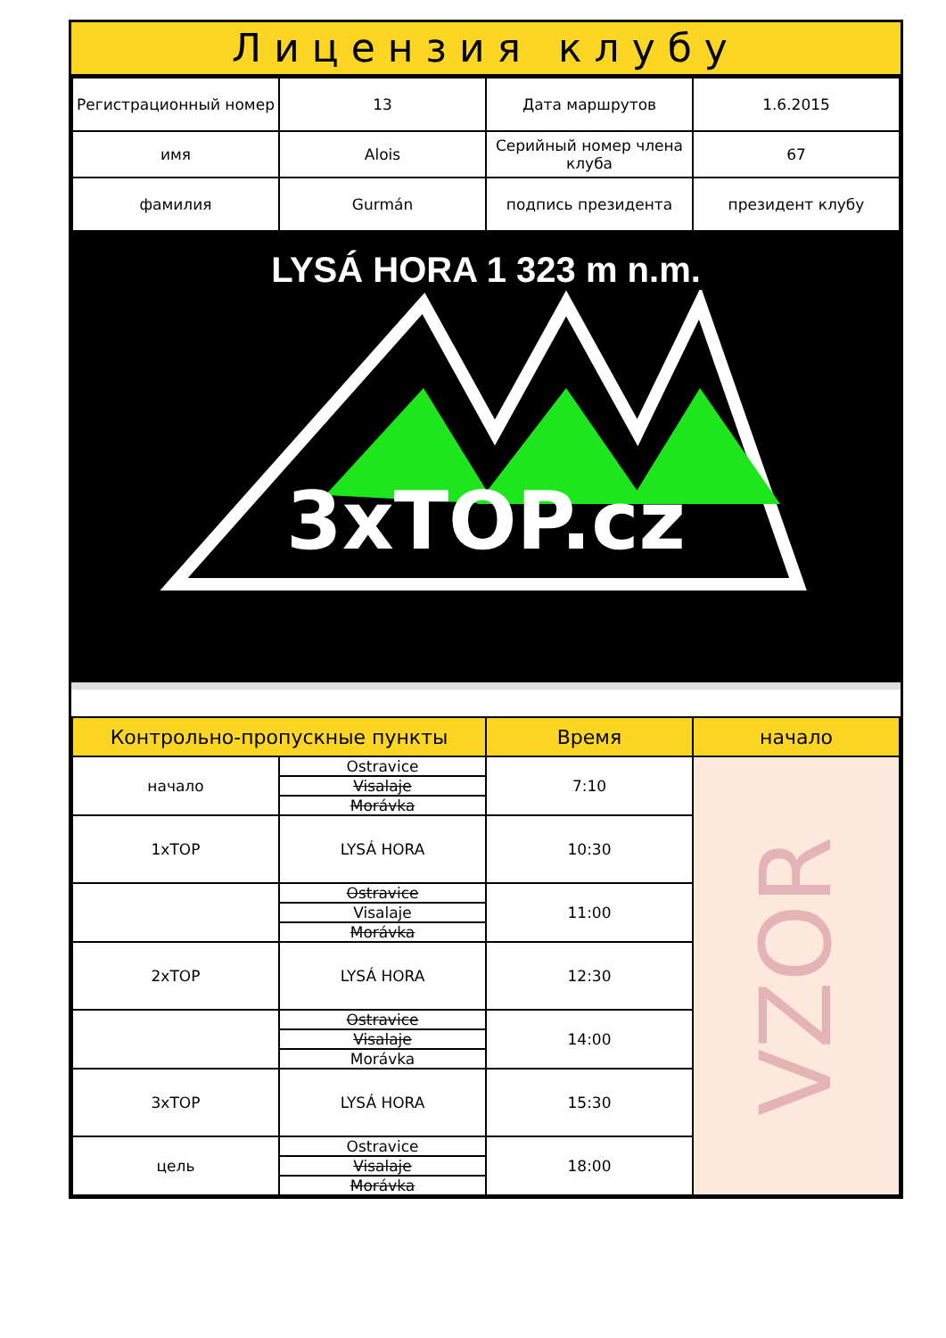Лицензия клубу
| Регистрационный номер | 13 | Дата маршрутов | 1.6.2015 |
| имя | Alois | Серийный номер члена клуба | 67 |
| фамилия | Gurmán | подпись президента | президент клубу |
LYSÁ HORA 1 323 m n.m.
3xTOP.cz
| Контрольно-пропускные пункты | | Время | начало |
| --- | --- | --- | --- |
| начало | Ostravice | 7:10 | VZOR |
| | Visalaje | | |
| | Morávka | | |
| 1xTOP | LYSÁ HORA | 10:30 | |
| | Ostravice | 11:00 | |
| | Visalaje | | |
| | Morávka | | |
| 2xTOP | LYSÁ HORA | 12:30 | |
| | Ostravice | 14:00 | |
| | Visalaje | | |
| | Morávka | | |
| 3xTOP | LYSÁ HORA | 15:30 | |
| цель | Ostravice | 18:00 | |
| | Visalaje | | |
| | Morávka | | |